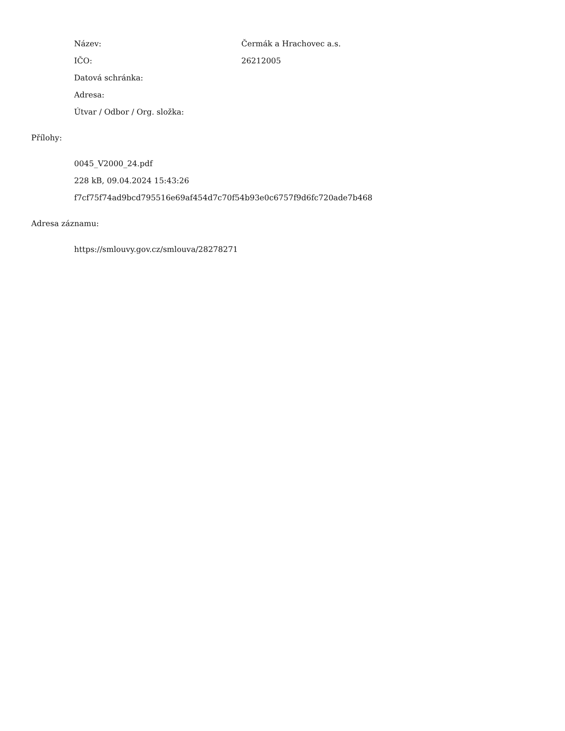Název: Čermák a Hrachovec a.s.
IČO: 26212005
Datová schránka:
Adresa:
Útvar / Odbor / Org. složka:
Přílohy:
0045_V2000_24.pdf
228 kB, 09.04.2024 15:43:26
f7cf75f74ad9bcd795516e69af454d7c70f54b93e0c6757f9d6fc720ade7b468
Adresa záznamu:
https://smlouvy.gov.cz/smlouva/28278271